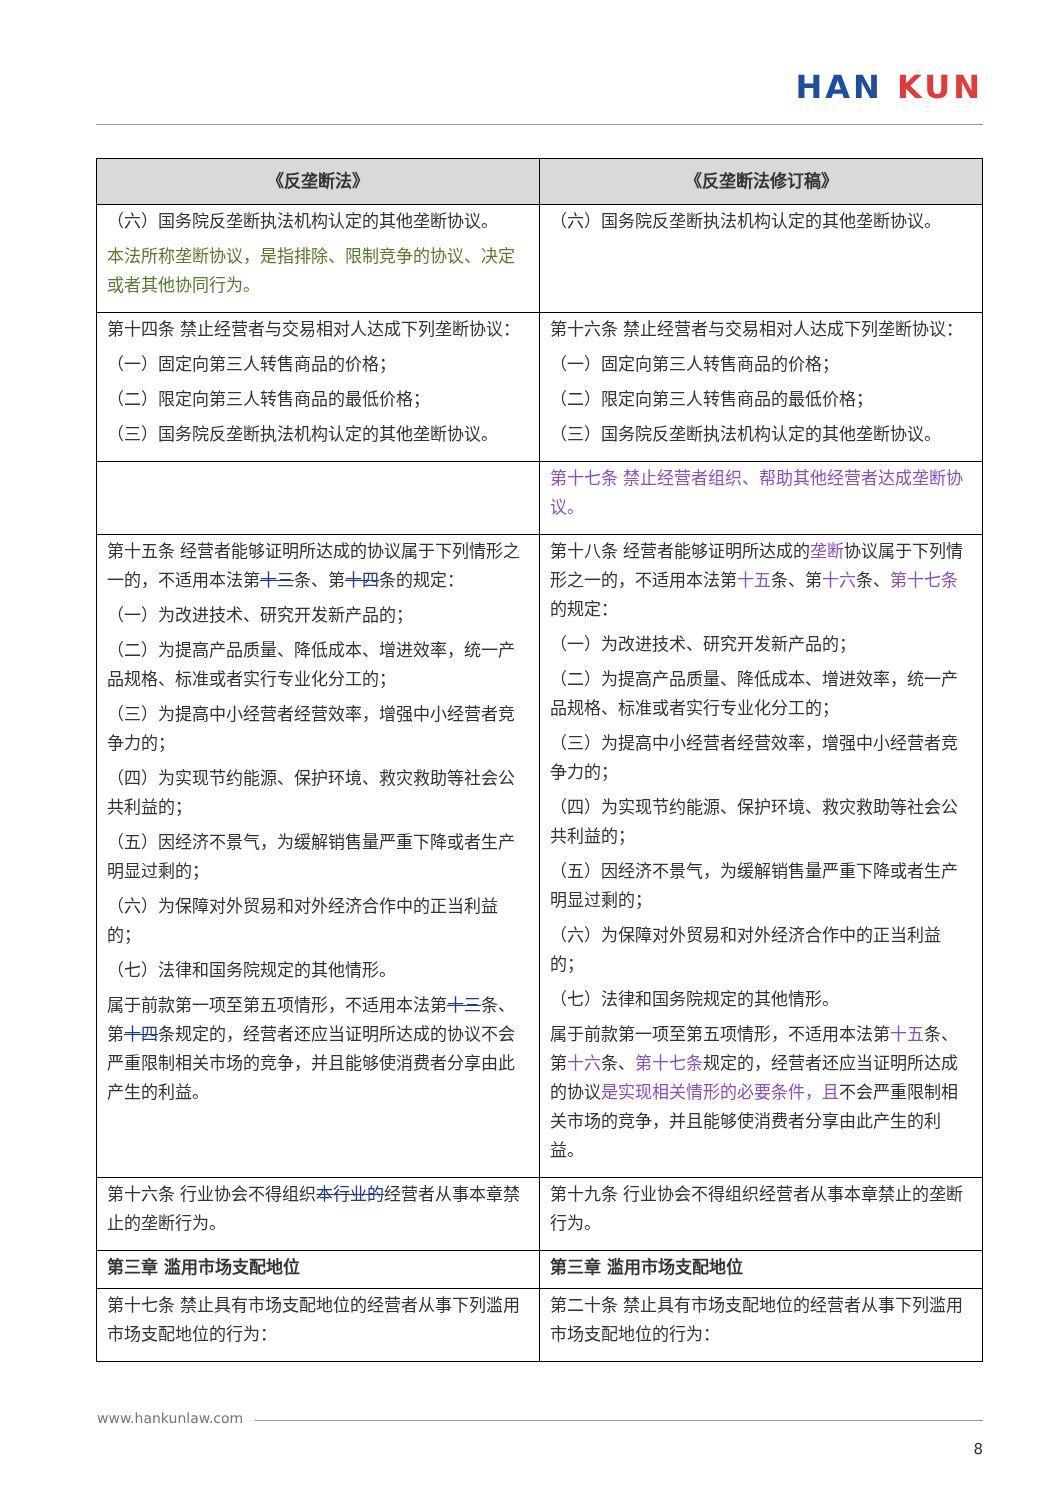HAN KUN
| 《反垄断法》 | 《反垄断法修订稿》 |
| --- | --- |
| （六）国务院反垄断执法机构认定的其他垄断协议。 本法所称垄断协议，是指排除、限制竞争的协议、决定或者其他协同行为。 | （六）国务院反垄断执法机构认定的其他垄断协议。 |
| 第十四条 禁止经营者与交易相对人达成下列垄断协议： （一）固定向第三人转售商品的价格； （二）限定向第三人转售商品的最低价格； （三）国务院反垄断执法机构认定的其他垄断协议。 | 第十六条 禁止经营者与交易相对人达成下列垄断协议： （一）固定向第三人转售商品的价格； （二）限定向第三人转售商品的最低价格； （三）国务院反垄断执法机构认定的其他垄断协议。 |
| | 第十七条 禁止经营者组织、帮助其他经营者达成垄断协议。 |
| 第十五条 经营者能够证明所达成的协议属于下列情形之一的，不适用本法第 十三 条、第 十四 条的规定： （一）为改进技术、研究开发新产品的； （二）为提高产品质量、降低成本、增进效率，统一产品规格、标准或者实行专业化分工的； （三）为提高中小经营者经营效率，增强中小经营者竞争力的； （四）为实现节约能源、保护环境、救灾救助等社会公共利益的； （五）因经济不景气，为缓解销售量严重下降或者生产明显过剩的； （六）为保障对外贸易和对外经济合作中的正当利益的； （七）法律和国务院规定的其他情形。 属于前款第一项至第五项情形，不适用本法第 十三 条、第 十四 条规定的，经营者还应当证明所达成的协议不会严重限制相关市场的竞争，并且能够使消费者分享由此产生的利益。 | 第十八条 经营者能够证明所达成的 垄断 协议属于下列情形之一的，不适用本法第 十五 条、第 十六 条、 第十七条 的规定： （一）为改进技术、研究开发新产品的； （二）为提高产品质量、降低成本、增进效率，统一产品规格、标准或者实行专业化分工的； （三）为提高中小经营者经营效率，增强中小经营者竞争力的； （四）为实现节约能源、保护环境、救灾救助等社会公共利益的； （五）因经济不景气，为缓解销售量严重下降或者生产明显过剩的； （六）为保障对外贸易和对外经济合作中的正当利益的； （七）法律和国务院规定的其他情形。 属于前款第一项至第五项情形，不适用本法第 十五 条、第 十六 条、 第十七条 规定的，经营者还应当证明所达成的协议 是实现相关情形的必要条件，且 不会严重限制相关市场的竞争，并且能够使消费者分享由此产生的利益。 |
| 第十六条 行业协会不得组织 本行业的 经营者从事本章禁止的垄断行为。 | 第十九条 行业协会不得组织经营者从事本章禁止的垄断行为。 |
| 第三章 滥用市场支配地位 | 第三章 滥用市场支配地位 |
| 第十七条 禁止具有市场支配地位的经营者从事下列滥用市场支配地位的行为： | 第二十条 禁止具有市场支配地位的经营者从事下列滥用市场支配地位的行为： |
www.hankunlaw.com
8